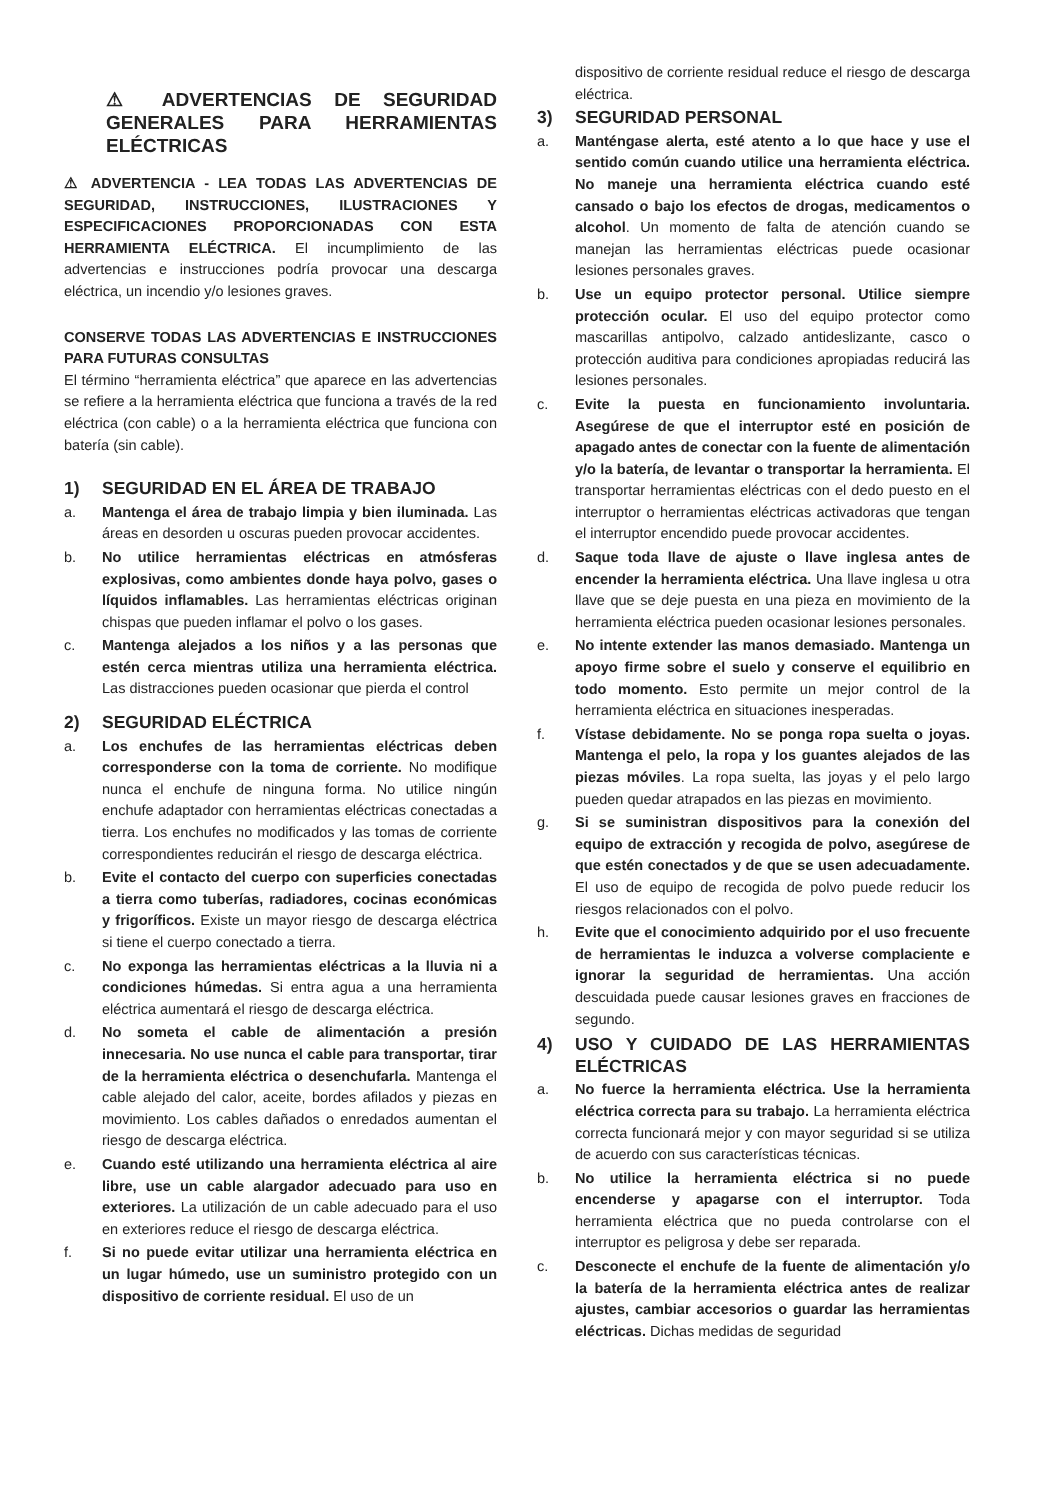⚠ ADVERTENCIAS DE SEGURIDAD GENERALES PARA HERRAMIENTAS ELÉCTRICAS
⚠ ADVERTENCIA - LEA TODAS LAS ADVERTENCIAS DE SEGURIDAD, INSTRUCCIONES, ILUSTRACIONES Y ESPECIFICACIONES PROPORCIONADAS CON ESTA HERRAMIENTA ELÉCTRICA. El incumplimiento de las advertencias e instrucciones podría provocar una descarga eléctrica, un incendio y/o lesiones graves.
CONSERVE TODAS LAS ADVERTENCIAS E INSTRUCCIONES PARA FUTURAS CONSULTAS
El término “herramienta eléctrica” que aparece en las advertencias se refiere a la herramienta eléctrica que funciona a través de la red eléctrica (con cable) o a la herramienta eléctrica que funciona con batería (sin cable).
1) SEGURIDAD EN EL ÁREA DE TRABAJO
a. Mantenga el área de trabajo limpia y bien iluminada. Las áreas en desorden u oscuras pueden provocar accidentes.
b. No utilice herramientas eléctricas en atmósferas explosivas, como ambientes donde haya polvo, gases o líquidos inflamables. Las herramientas eléctricas originan chispas que pueden inflamar el polvo o los gases.
c. Mantenga alejados a los niños y a las personas que estén cerca mientras utiliza una herramienta eléctrica. Las distracciones pueden ocasionar que pierda el control
2) SEGURIDAD ELÉCTRICA
a. Los enchufes de las herramientas eléctricas deben corresponderse con la toma de corriente. No modifique nunca el enchufe de ninguna forma. No utilice ningún enchufe adaptador con herramientas eléctricas conectadas a tierra. Los enchufes no modificados y las tomas de corriente correspondientes reducirán el riesgo de descarga eléctrica.
b. Evite el contacto del cuerpo con superficies conectadas a tierra como tuberías, radiadores, cocinas económicas y frigoríficos. Existe un mayor riesgo de descarga eléctrica si tiene el cuerpo conectado a tierra.
c. No exponga las herramientas eléctricas a la lluvia ni a condiciones húmedas. Si entra agua a una herramienta eléctrica aumentará el riesgo de descarga eléctrica.
d. No someta el cable de alimentación a presión innecesaria. No use nunca el cable para transportar, tirar de la herramienta eléctrica o desenchufarla. Mantenga el cable alejado del calor, aceite, bordes afilados y piezas en movimiento. Los cables dañados o enredados aumentan el riesgo de descarga eléctrica.
e. Cuando esté utilizando una herramienta eléctrica al aire libre, use un cable alargador adecuado para uso en exteriores. La utilización de un cable adecuado para el uso en exteriores reduce el riesgo de descarga eléctrica.
f. Si no puede evitar utilizar una herramienta eléctrica en un lugar húmedo, use un suministro protegido con un dispositivo de corriente residual. El uso de un
dispositivo de corriente residual reduce el riesgo de descarga eléctrica.
3) SEGURIDAD PERSONAL
a. Manténgase alerta, esté atento a lo que hace y use el sentido común cuando utilice una herramienta eléctrica. No maneje una herramienta eléctrica cuando esté cansado o bajo los efectos de drogas, medicamentos o alcohol. Un momento de falta de atención cuando se manejan las herramientas eléctricas puede ocasionar lesiones personales graves.
b. Use un equipo protector personal. Utilice siempre protección ocular. El uso del equipo protector como mascarillas antipolvo, calzado antideslizante, casco o protección auditiva para condiciones apropiadas reducirá las lesiones personales.
c. Evite la puesta en funcionamiento involuntaria. Asegúrese de que el interruptor esté en posición de apagado antes de conectar con la fuente de alimentación y/o la batería, de levantar o transportar la herramienta. El transportar herramientas eléctricas con el dedo puesto en el interruptor o herramientas eléctricas activadoras que tengan el interruptor encendido puede provocar accidentes.
d. Saque toda llave de ajuste o llave inglesa antes de encender la herramienta eléctrica. Una llave inglesa u otra llave que se deje puesta en una pieza en movimiento de la herramienta eléctrica pueden ocasionar lesiones personales.
e. No intente extender las manos demasiado. Mantenga un apoyo firme sobre el suelo y conserve el equilibrio en todo momento. Esto permite un mejor control de la herramienta eléctrica en situaciones inesperadas.
f. Vístase debidamente. No se ponga ropa suelta o joyas. Mantenga el pelo, la ropa y los guantes alejados de las piezas móviles. La ropa suelta, las joyas y el pelo largo pueden quedar atrapados en las piezas en movimiento.
g. Si se suministran dispositivos para la conexión del equipo de extracción y recogida de polvo, asegúrese de que estén conectados y de que se usen adecuadamente. El uso de equipo de recogida de polvo puede reducir los riesgos relacionados con el polvo.
h. Evite que el conocimiento adquirido por el uso frecuente de herramientas le induzca a volverse complaciente e ignorar la seguridad de herramientas. Una acción descuidada puede causar lesiones graves en fracciones de segundo.
4) USO Y CUIDADO DE LAS HERRAMIENTAS ELÉCTRICAS
a. No fuerce la herramienta eléctrica. Use la herramienta eléctrica correcta para su trabajo. La herramienta eléctrica correcta funcionará mejor y con mayor seguridad si se utiliza de acuerdo con sus características técnicas.
b. No utilice la herramienta eléctrica si no puede encenderse y apagarse con el interruptor. Toda herramienta eléctrica que no pueda controlarse con el interruptor es peligrosa y debe ser reparada.
c. Desconecte el enchufe de la fuente de alimentación y/o la batería de la herramienta eléctrica antes de realizar ajustes, cambiar accesorios o guardar las herramientas eléctricas. Dichas medidas de seguridad